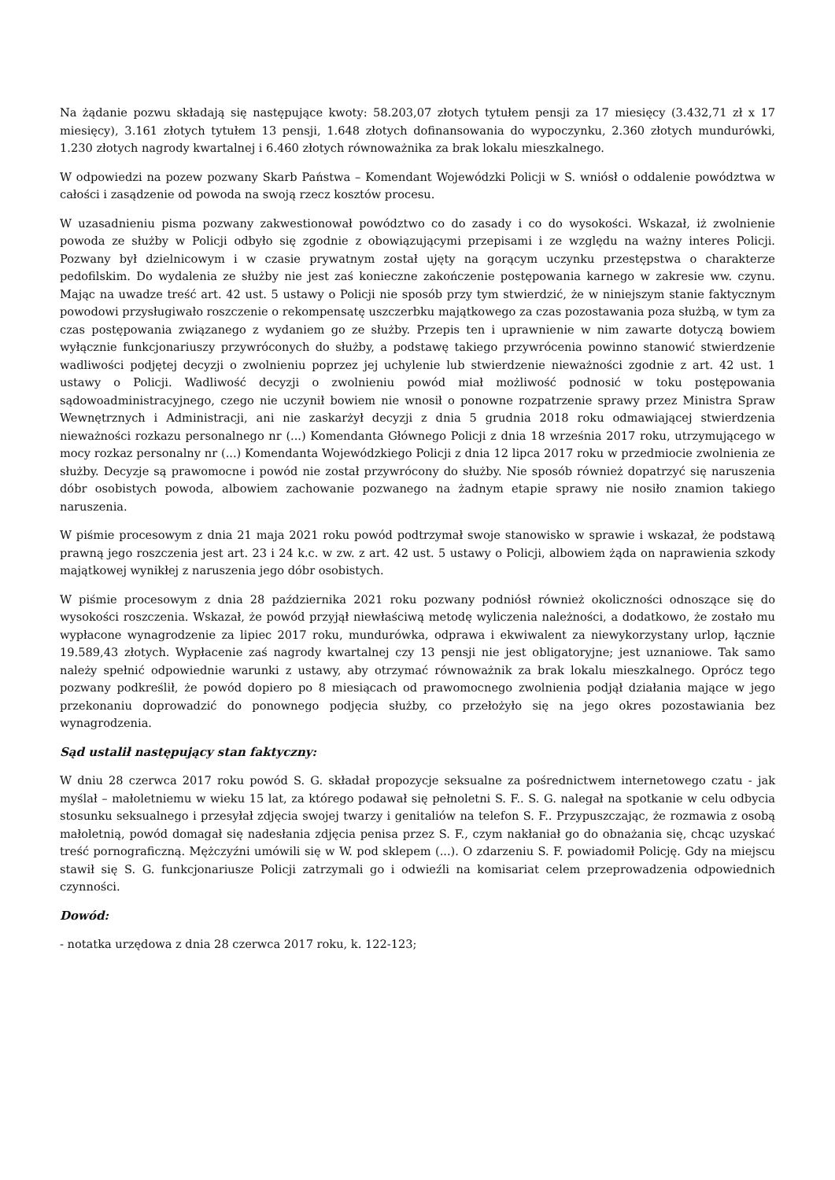Na żądanie pozwu składają się następujące kwoty: 58.203,07 złotych tytułem pensji za 17 miesięcy (3.432,71 zł x 17 miesięcy), 3.161 złotych tytułem 13 pensji, 1.648 złotych dofinansowania do wypoczynku, 2.360 złotych mundurówki, 1.230 złotych nagrody kwartalnej i 6.460 złotych równoważnika za brak lokalu mieszkalnego.
W odpowiedzi na pozew pozwany Skarb Państwa – Komendant Wojewódzki Policji w S. wniósł o oddalenie powództwa w całości i zasądzenie od powoda na swoją rzecz kosztów procesu.
W uzasadnieniu pisma pozwany zakwestionował powództwo co do zasady i co do wysokości. Wskazał, iż zwolnienie powoda ze służby w Policji odbyło się zgodnie z obowiązującymi przepisami i ze względu na ważny interes Policji. Pozwany był dzielnicowym i w czasie prywatnym został ujęty na gorącym uczynku przestępstwa o charakterze pedofilskim. Do wydalenia ze służby nie jest zaś konieczne zakończenie postępowania karnego w zakresie ww. czynu. Mając na uwadze treść art. 42 ust. 5 ustawy o Policji nie sposób przy tym stwierdzić, że w niniejszym stanie faktycznym powodowi przysługiwało roszczenie o rekompensatę uszczerbku majątkowego za czas pozostawania poza służbą, w tym za czas postępowania związanego z wydaniem go ze służby. Przepis ten i uprawnienie w nim zawarte dotyczą bowiem wyłącznie funkcjonariuszy przywróconych do służby, a podstawę takiego przywrócenia powinno stanowić stwierdzenie wadliwości podjętej decyzji o zwolnieniu poprzez jej uchylenie lub stwierdzenie nieważności zgodnie z art. 42 ust. 1 ustawy o Policji. Wadliwość decyzji o zwolnieniu powód miał możliwość podnosić w toku postępowania sądowoadministracyjnego, czego nie uczynił bowiem nie wnosił o ponowne rozpatrzenie sprawy przez Ministra Spraw Wewnętrznych i Administracji, ani nie zaskarżył decyzji z dnia 5 grudnia 2018 roku odmawiającej stwierdzenia nieważności rozkazu personalnego nr (...) Komendanta Głównego Policji z dnia 18 września 2017 roku, utrzymującego w mocy rozkaz personalny nr (...) Komendanta Wojewódzkiego Policji z dnia 12 lipca 2017 roku w przedmiocie zwolnienia ze służby. Decyzje są prawomocne i powód nie został przywrócony do służby. Nie sposób również dopatrzyć się naruszenia dóbr osobistych powoda, albowiem zachowanie pozwanego na żadnym etapie sprawy nie nosiło znamion takiego naruszenia.
W piśmie procesowym z dnia 21 maja 2021 roku powód podtrzymał swoje stanowisko w sprawie i wskazał, że podstawą prawną jego roszczenia jest art. 23 i 24 k.c. w zw. z art. 42 ust. 5 ustawy o Policji, albowiem żąda on naprawienia szkody majątkowej wynikłej z naruszenia jego dóbr osobistych.
W piśmie procesowym z dnia 28 października 2021 roku pozwany podniósł również okoliczności odnoszące się do wysokości roszczenia. Wskazał, że powód przyjął niewłaściwą metodę wyliczenia należności, a dodatkowo, że zostało mu wypłacone wynagrodzenie za lipiec 2017 roku, mundurówka, odprawa i ekwiwalent za niewykorzystany urlop, łącznie 19.589,43 złotych. Wypłacenie zaś nagrody kwartalnej czy 13 pensji nie jest obligatoryjne; jest uznaniowe. Tak samo należy spełnić odpowiednie warunki z ustawy, aby otrzymać równoważnik za brak lokalu mieszkalnego. Oprócz tego pozwany podkreślił, że powód dopiero po 8 miesiącach od prawomocnego zwolnienia podjął działania mające w jego przekonaniu doprowadzić do ponownego podjęcia służby, co przełożyło się na jego okres pozostawiania bez wynagrodzenia.
Sąd ustalił następujący stan faktyczny:
W dniu 28 czerwca 2017 roku powód S. G. składał propozycje seksualne za pośrednictwem internetowego czatu - jak myślał – małoletniemu w wieku 15 lat, za którego podawał się pełnoletni S. F.. S. G. nalegał na spotkanie w celu odbycia stosunku seksualnego i przesyłał zdjęcia swojej twarzy i genitaliów na telefon S. F.. Przypuszczając, że rozmawia z osobą małoletnią, powód domagał się nadesłania zdjęcia penisa przez S. F., czym nakłaniał go do obnażania się, chcąc uzyskać treść pornograficzną. Mężczyźni umówili się w W. pod sklepem (...). O zdarzeniu S. F. powiadomił Policję. Gdy na miejscu stawił się S. G. funkcjonariusze Policji zatrzymali go i odwieźli na komisariat celem przeprowadzenia odpowiednich czynności.
Dowód:
- notatka urzędowa z dnia 28 czerwca 2017 roku, k. 122-123;